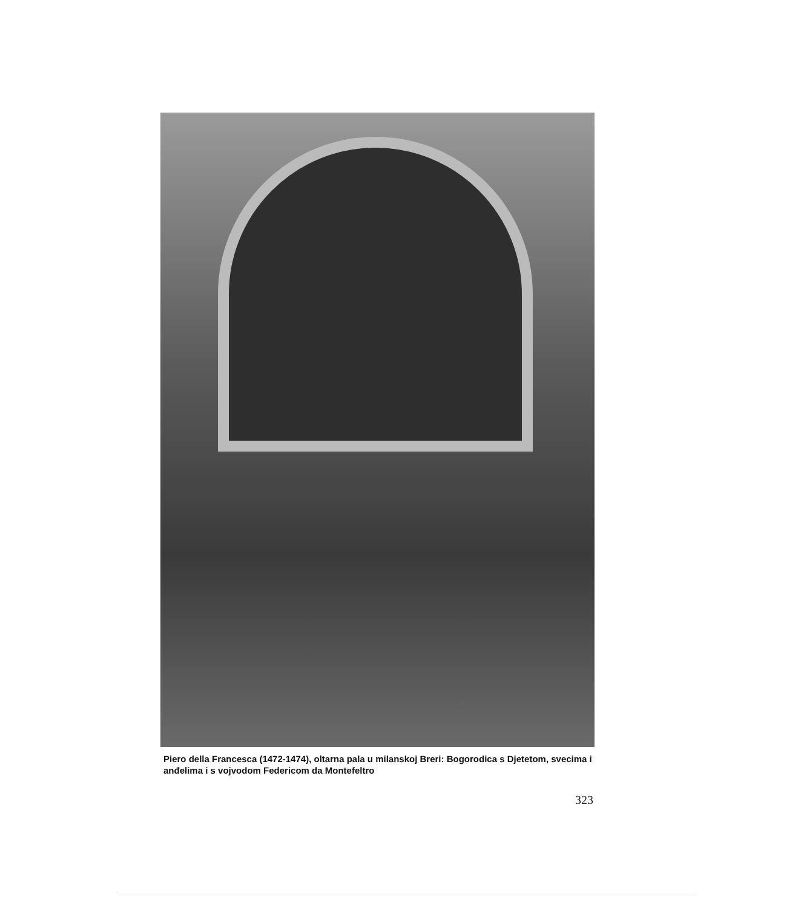Piero della Francesca (1472-1474), oltarna pala u milanskoj Breri: Bogorodica s Djetetom, svecima i anđelima i s vojvodom Federicom da Montefeltro
323